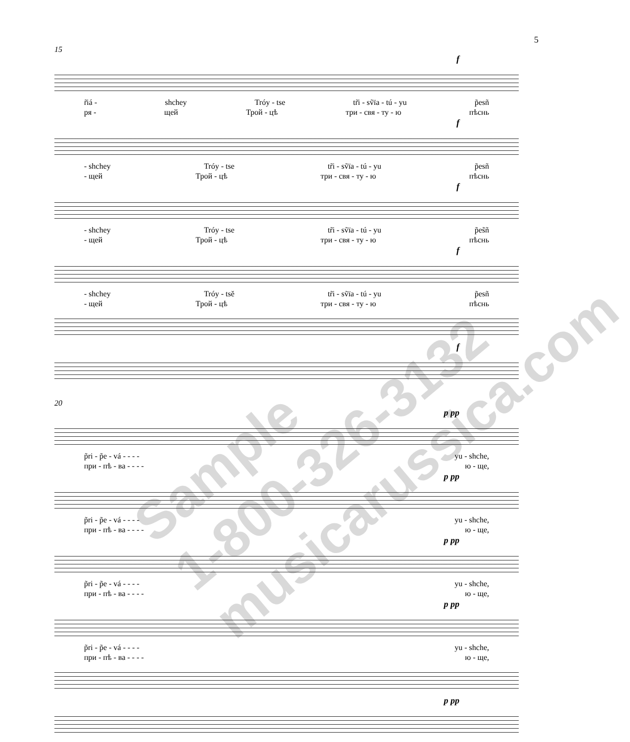5
15
f
r̃iá - shchey Tróy - tse tr̃i - sṽïa - tú - yu p̃esñ
ря - щей Трой - цѣ три - свя - ту - ю пѣснь
f
- shchey Tróy - tse tr̃i - sṽïa - tú - yu p̃esñ
- щей Трой - цѣ три - свя - ту - ю пѣснь
f
- shchey Tróy - tse tr̃i - sṽïa - tú - yu p̃es̃ñ
- щей Трой - цѣ три - свя - ту - ю пѣснь
f
- shchey Tróy - tsĕ tr̃i - sṽïa - tú - yu p̃esñ
- щей Трой - цѣ три - свя - ту - ю пѣснь
f
20
p pp
p̃ri - p̃e - vá - - - - yu - shche,
при - пѣ - ва - - - - ю - ще,
p pp
p̃ri - p̃e - vá - - - - yu - shche,
при - пѣ - ва - - - - ю - ще,
p pp
p̃ri - p̃e - vá - - - - yu - shche,
при - пѣ - ва - - - - ю - ще,
p pp
p̃ri - p̃e - vá - - - - yu - shche,
при - пѣ - ва - - - - ю - ще,
p pp
Sample
1-800-326-3132
musicarussica.com